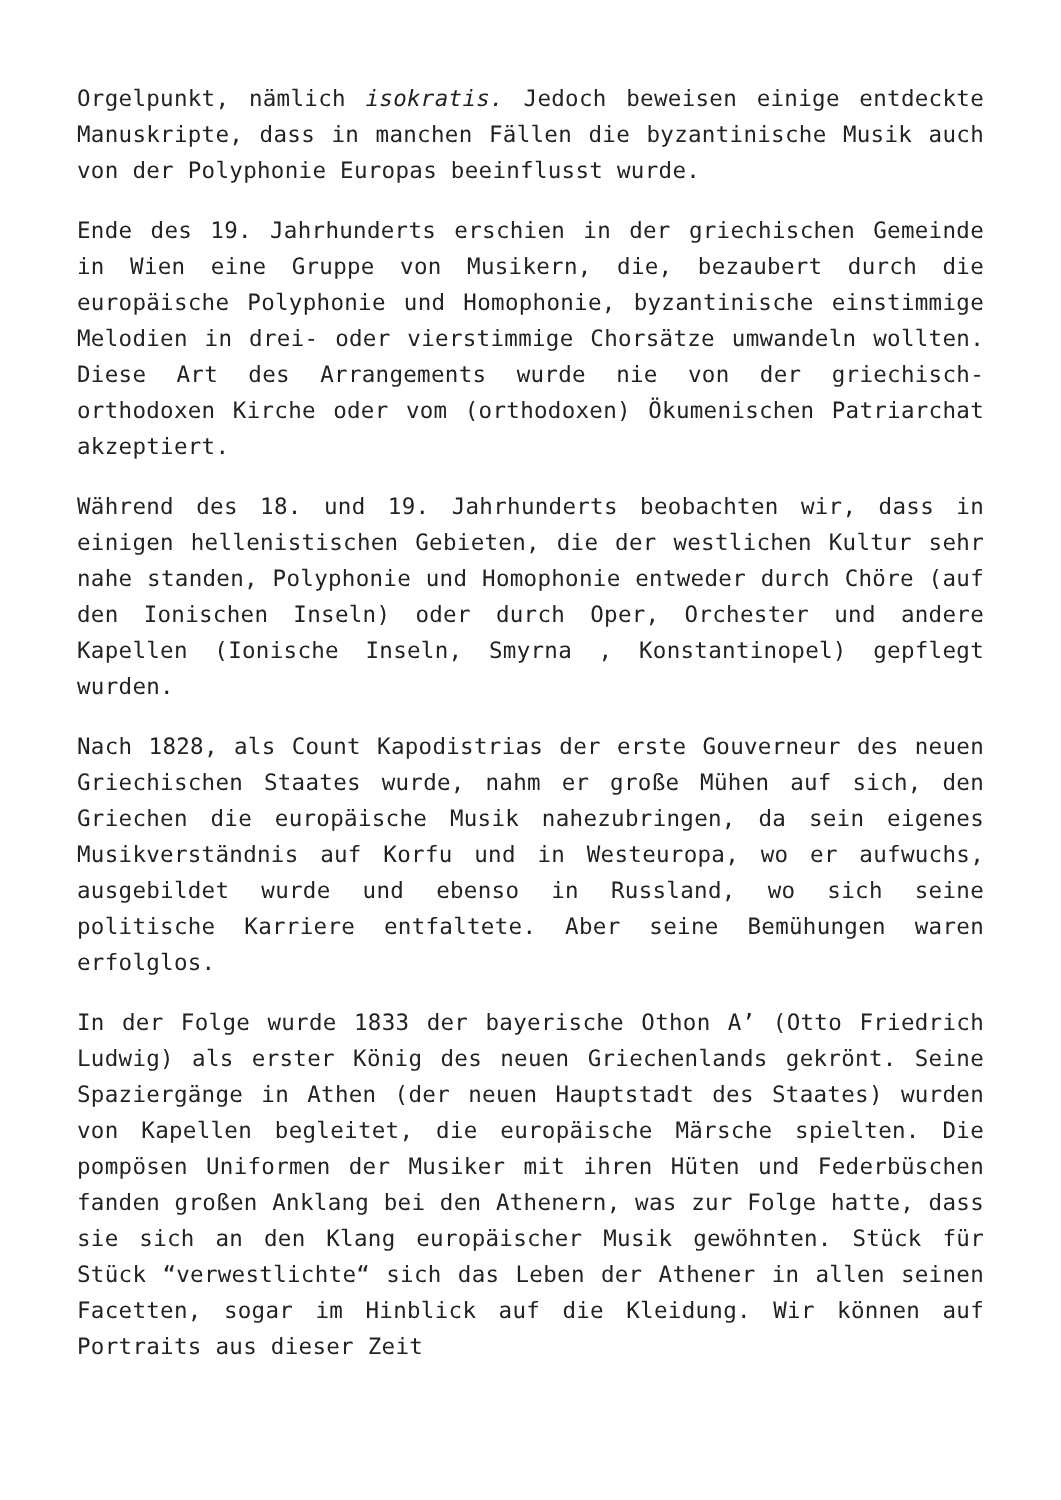Orgelpunkt, nämlich isokratis. Jedoch beweisen einige entdeckte Manuskripte, dass in manchen Fällen die byzantinische Musik auch von der Polyphonie Europas beeinflusst wurde.
Ende des 19. Jahrhunderts erschien in der griechischen Gemeinde in Wien eine Gruppe von Musikern, die, bezaubert durch die europäische Polyphonie und Homophonie, byzantinische einstimmige Melodien in drei- oder vierstimmige Chorsätze umwandeln wollten. Diese Art des Arrangements wurde nie von der griechisch-orthodoxen Kirche oder vom (orthodoxen) Ökumenischen Patriarchat akzeptiert.
Während des 18. und 19. Jahrhunderts beobachten wir, dass in einigen hellenistischen Gebieten, die der westlichen Kultur sehr nahe standen, Polyphonie und Homophonie entweder durch Chöre (auf den Ionischen Inseln) oder durch Oper, Orchester und andere Kapellen (Ionische Inseln, Smyrna , Konstantinopel) gepflegt wurden.
Nach 1828, als Count Kapodistrias der erste Gouverneur des neuen Griechischen Staates wurde, nahm er große Mühen auf sich, den Griechen die europäische Musik nahezubringen, da sein eigenes Musikverständnis auf Korfu und in Westeuropa, wo er aufwuchs, ausgebildet wurde und ebenso in Russland, wo sich seine politische Karriere entfaltete. Aber seine Bemühungen waren erfolglos.
In der Folge wurde 1833 der bayerische Othon A’ (Otto Friedrich Ludwig) als erster König des neuen Griechenlands gekrönt. Seine Spaziergänge in Athen (der neuen Hauptstadt des Staates) wurden von Kapellen begleitet, die europäische Märsche spielten. Die pompösen Uniformen der Musiker mit ihren Hüten und Federbüschen fanden großen Anklang bei den Athenern, was zur Folge hatte, dass sie sich an den Klang europäischer Musik gewöhnten. Stück für Stück “verwestlichte“ sich das Leben der Athener in allen seinen Facetten, sogar im Hinblick auf die Kleidung. Wir können auf Portraits aus dieser Zeit